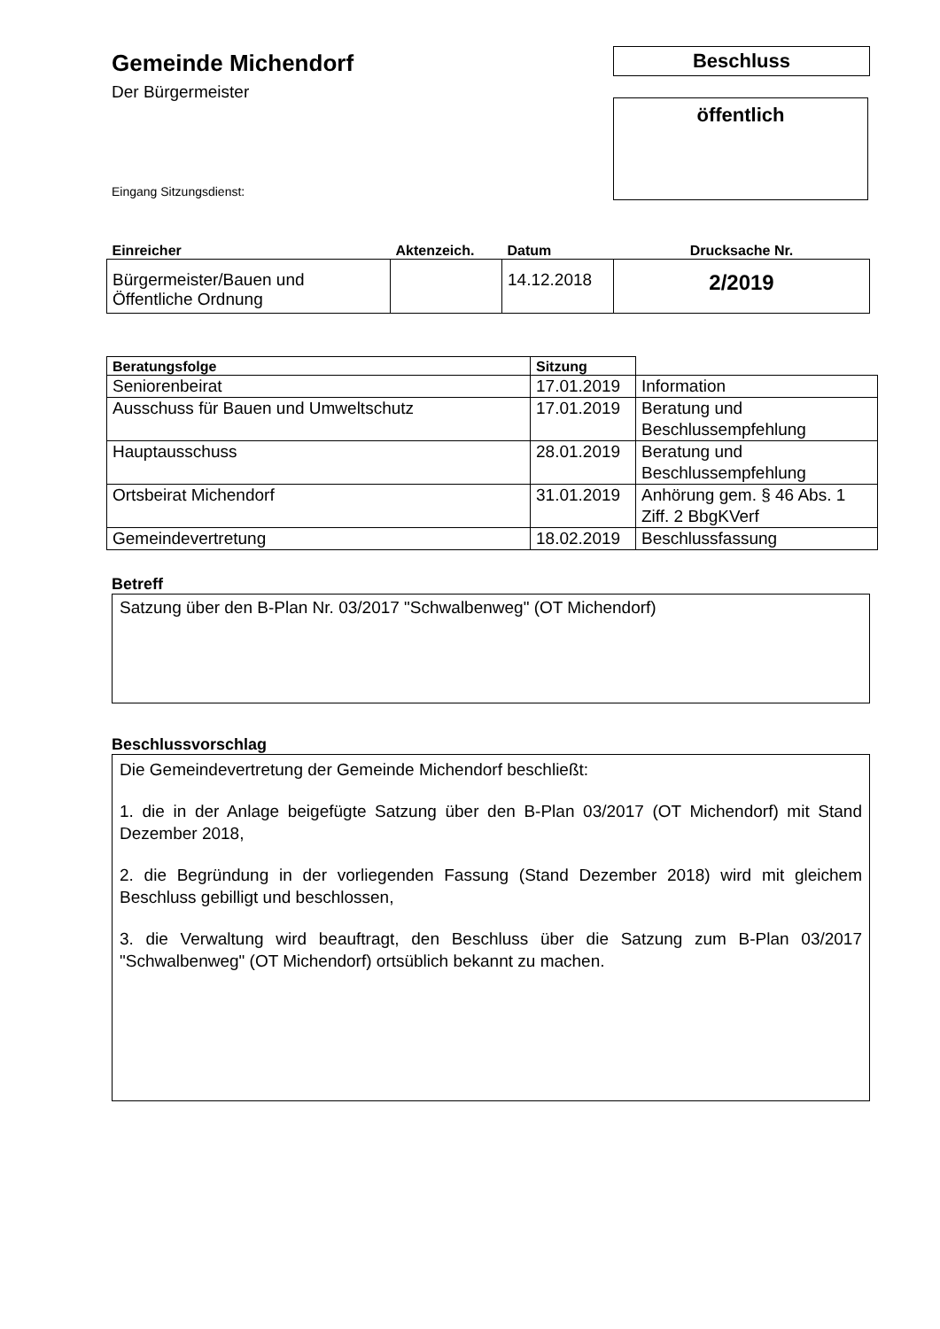Gemeinde Michendorf
Der Bürgermeister
Beschluss
öffentlich
Eingang Sitzungsdienst:
| Einreicher | Aktenzeich. | Datum | Drucksache Nr. |
| --- | --- | --- | --- |
| Bürgermeister/Bauen und Öffentliche Ordnung | | 14.12.2018 | 2/2019 |
| Beratungsfolge | Sitzung | |
| --- | --- | --- |
| Seniorenbeirat | 17.01.2019 | Information |
| Ausschuss für Bauen und Umweltschutz | 17.01.2019 | Beratung und Beschlussempfehlung |
| Hauptausschuss | 28.01.2019 | Beratung und Beschlussempfehlung |
| Ortsbeirat Michendorf | 31.01.2019 | Anhörung gem. § 46 Abs. 1 Ziff. 2 BbgKVerf |
| Gemeindevertretung | 18.02.2019 | Beschlussfassung |
Betreff
Satzung über den B-Plan Nr. 03/2017 "Schwalbenweg" (OT Michendorf)
Beschlussvorschlag
Die Gemeindevertretung der Gemeinde Michendorf beschließt:
1. die in der Anlage beigefügte Satzung über den B-Plan 03/2017 (OT Michendorf) mit Stand Dezember 2018,
2. die Begründung in der vorliegenden Fassung (Stand Dezember 2018) wird mit gleichem Beschluss gebilligt und beschlossen,
3. die Verwaltung wird beauftragt, den Beschluss über die Satzung zum B-Plan 03/2017 "Schwalbenweg" (OT Michendorf) ortsüblich bekannt zu machen.